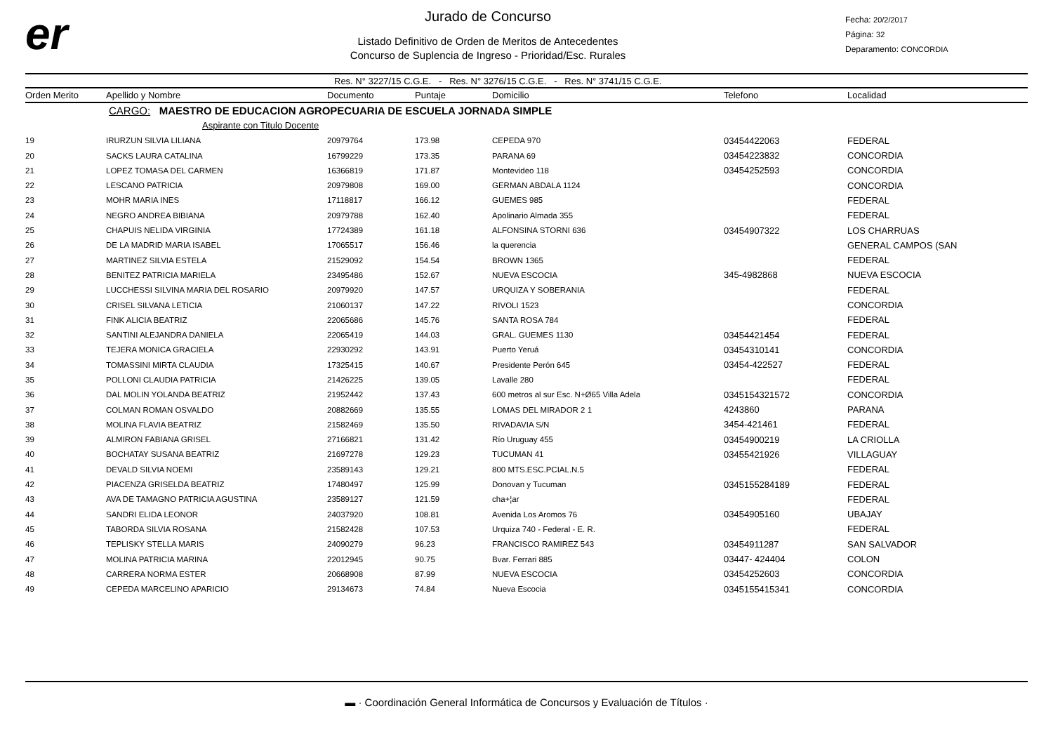er
Jurado de Concurso
Listado Definitivo de Orden de Meritos de Antecedentes
Concurso de Suplencia de Ingreso - Prioridad/Esc. Rurales
Fecha: 20/2/2017
Página: 32
Deparamento: CONCORDIA
Res. N° 3227/15 C.G.E. - Res. N° 3276/15 C.G.E. - Res. N° 3741/15 C.G.E.
| Orden Merito | Apellido y Nombre | Documento | Puntaje | Domicilio | Telefono | Localidad |
| --- | --- | --- | --- | --- | --- | --- |
| | CARGO: MAESTRO DE EDUCACION AGROPECUARIA DE ESCUELA JORNADA SIMPLE | | | | | |
| | Aspirante con Titulo Docente | | | | | |
| 19 | IRURZUN SILVIA LILIANA | 20979764 | 173.98 | CEPEDA 970 | 03454422063 | FEDERAL |
| 20 | SACKS LAURA CATALINA | 16799229 | 173.35 | PARANA 69 | 03454223832 | CONCORDIA |
| 21 | LOPEZ TOMASA DEL CARMEN | 16366819 | 171.87 | Montevideo 118 | 03454252593 | CONCORDIA |
| 22 | LESCANO PATRICIA | 20979808 | 169.00 | GERMAN ABDALA 1124 | | CONCORDIA |
| 23 | MOHR MARIA INES | 17118817 | 166.12 | GUEMES 985 | | FEDERAL |
| 24 | NEGRO ANDREA BIBIANA | 20979788 | 162.40 | Apolinario Almada 355 | | FEDERAL |
| 25 | CHAPUIS NELIDA VIRGINIA | 17724389 | 161.18 | ALFONSINA STORNI 636 | 03454907322 | LOS CHARRUAS |
| 26 | DE LA MADRID MARIA ISABEL | 17065517 | 156.46 | la querencia | | GENERAL CAMPOS (SAN |
| 27 | MARTINEZ SILVIA ESTELA | 21529092 | 154.54 | BROWN 1365 | | FEDERAL |
| 28 | BENITEZ PATRICIA MARIELA | 23495486 | 152.67 | NUEVA ESCOCIA | 345-4982868 | NUEVA ESCOCIA |
| 29 | LUCCHESSI SILVINA MARIA DEL ROSARIO | 20979920 | 147.57 | URQUIZA Y SOBERANIA | | FEDERAL |
| 30 | CRISEL SILVANA LETICIA | 21060137 | 147.22 | RIVOLI 1523 | | CONCORDIA |
| 31 | FINK ALICIA BEATRIZ | 22065686 | 145.76 | SANTA ROSA 784 | | FEDERAL |
| 32 | SANTINI ALEJANDRA DANIELA | 22065419 | 144.03 | GRAL. GUEMES 1130 | 03454421454 | FEDERAL |
| 33 | TEJERA MONICA GRACIELA | 22930292 | 143.91 | Puerto Yeruá | 03454310141 | CONCORDIA |
| 34 | TOMASSINI MIRTA CLAUDIA | 17325415 | 140.67 | Presidente Perón 645 | 03454-422527 | FEDERAL |
| 35 | POLLONI CLAUDIA PATRICIA | 21426225 | 139.05 | Lavalle 280 | | FEDERAL |
| 36 | DAL MOLIN YOLANDA BEATRIZ | 21952442 | 137.43 | 600 metros al sur Esc. N+Ø65 Villa Adela | 0345154321572 | CONCORDIA |
| 37 | COLMAN ROMAN OSVALDO | 20882669 | 135.55 | LOMAS DEL MIRADOR 2 1 | 4243860 | PARANA |
| 38 | MOLINA FLAVIA BEATRIZ | 21582469 | 135.50 | RIVADAVIA S/N | 3454-421461 | FEDERAL |
| 39 | ALMIRON FABIANA GRISEL | 27166821 | 131.42 | Río Uruguay 455 | 03454900219 | LA CRIOLLA |
| 40 | BOCHATAY SUSANA BEATRIZ | 21697278 | 129.23 | TUCUMAN 41 | 03455421926 | VILLAGUAY |
| 41 | DEVALD SILVIA NOEMI | 23589143 | 129.21 | 800 MTS.ESC.PCIAL.N.5 | | FEDERAL |
| 42 | PIACENZA GRISELDA BEATRIZ | 17480497 | 125.99 | Donovan y Tucuman | 0345155284189 | FEDERAL |
| 43 | AVA DE TAMAGNO PATRICIA AGUSTINA | 23589127 | 121.59 | cha+¦ar | | FEDERAL |
| 44 | SANDRI ELIDA LEONOR | 24037920 | 108.81 | Avenida Los Aromos 76 | 03454905160 | UBAJAY |
| 45 | TABORDA SILVIA ROSANA | 21582428 | 107.53 | Urquiza 740 - Federal - E. R. | | FEDERAL |
| 46 | TEPLISKY STELLA MARIS | 24090279 | 96.23 | FRANCISCO RAMIREZ 543 | 03454911287 | SAN SALVADOR |
| 47 | MOLINA PATRICIA MARINA | 22012945 | 90.75 | Bvar. Ferrari 885 | 03447- 424404 | COLON |
| 48 | CARRERA NORMA ESTER | 20668908 | 87.99 | NUEVA ESCOCIA | 03454252603 | CONCORDIA |
| 49 | CEPEDA MARCELINO APARICIO | 29134673 | 74.84 | Nueva Escocia | 0345155415341 | CONCORDIA |
▬ · Coordinación General Informática de Concursos y Evaluación de Títulos ·